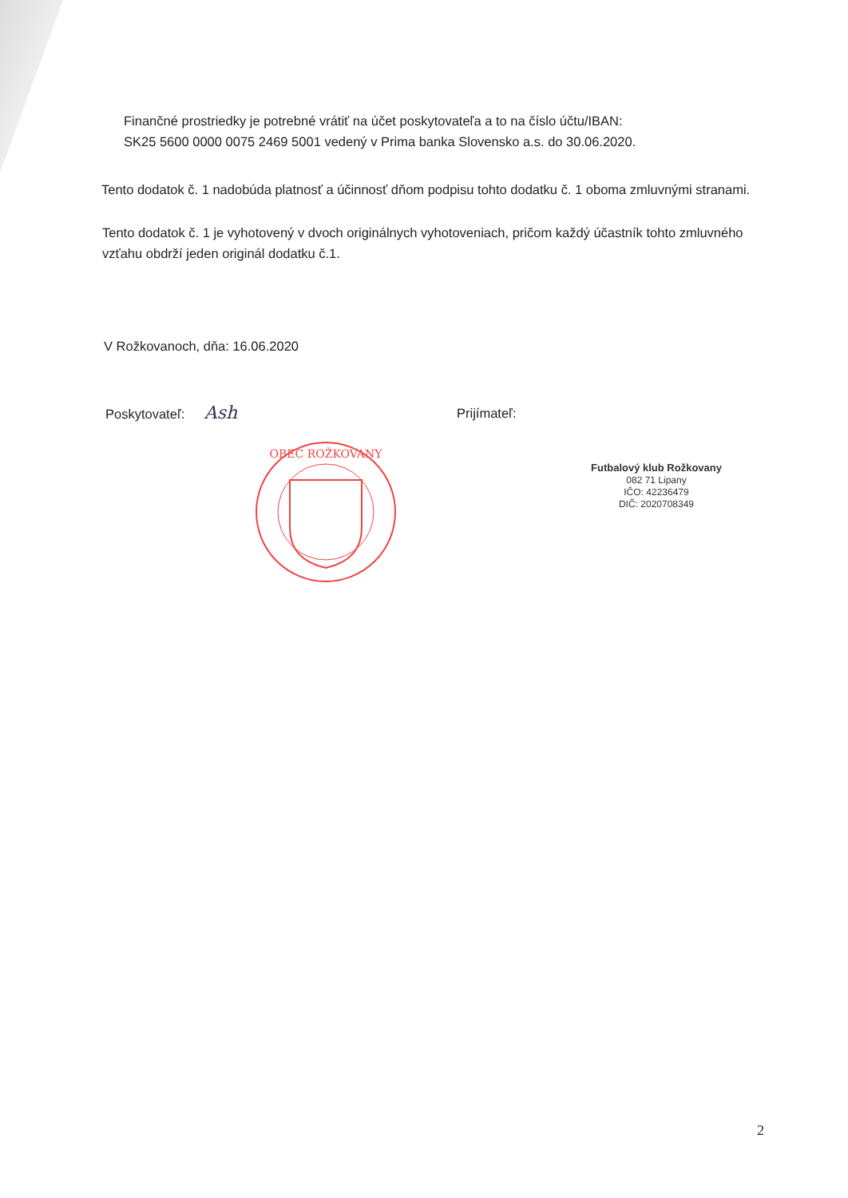Finančné prostriedky je potrebné vrátiť na účet poskytovateľa a to na číslo účtu/IBAN:
SK25 5600 0000 0075 2469 5001 vedený v Prima banka Slovensko a.s. do 30.06.2020.
Tento dodatok č. 1 nadobúda platnosť a účinnosť dňom podpisu tohto dodatku č. 1 oboma zmluvnými stranami.
Tento dodatok č. 1 je vyhotovený v dvoch originálnych vyhotoveniach, pričom každý účastník tohto zmluvného vzťahu obdrží jeden originál dodatku č.1.
V Rožkovanoch, dňa: 16.06.2020
Poskytovateľ: Ash
OBEC ROŽKOVANY
Prijímateľ:
Futbalový klub Rožkovany
082 71 Lipany
IČO: 42236479
DIČ: 2020708349
2